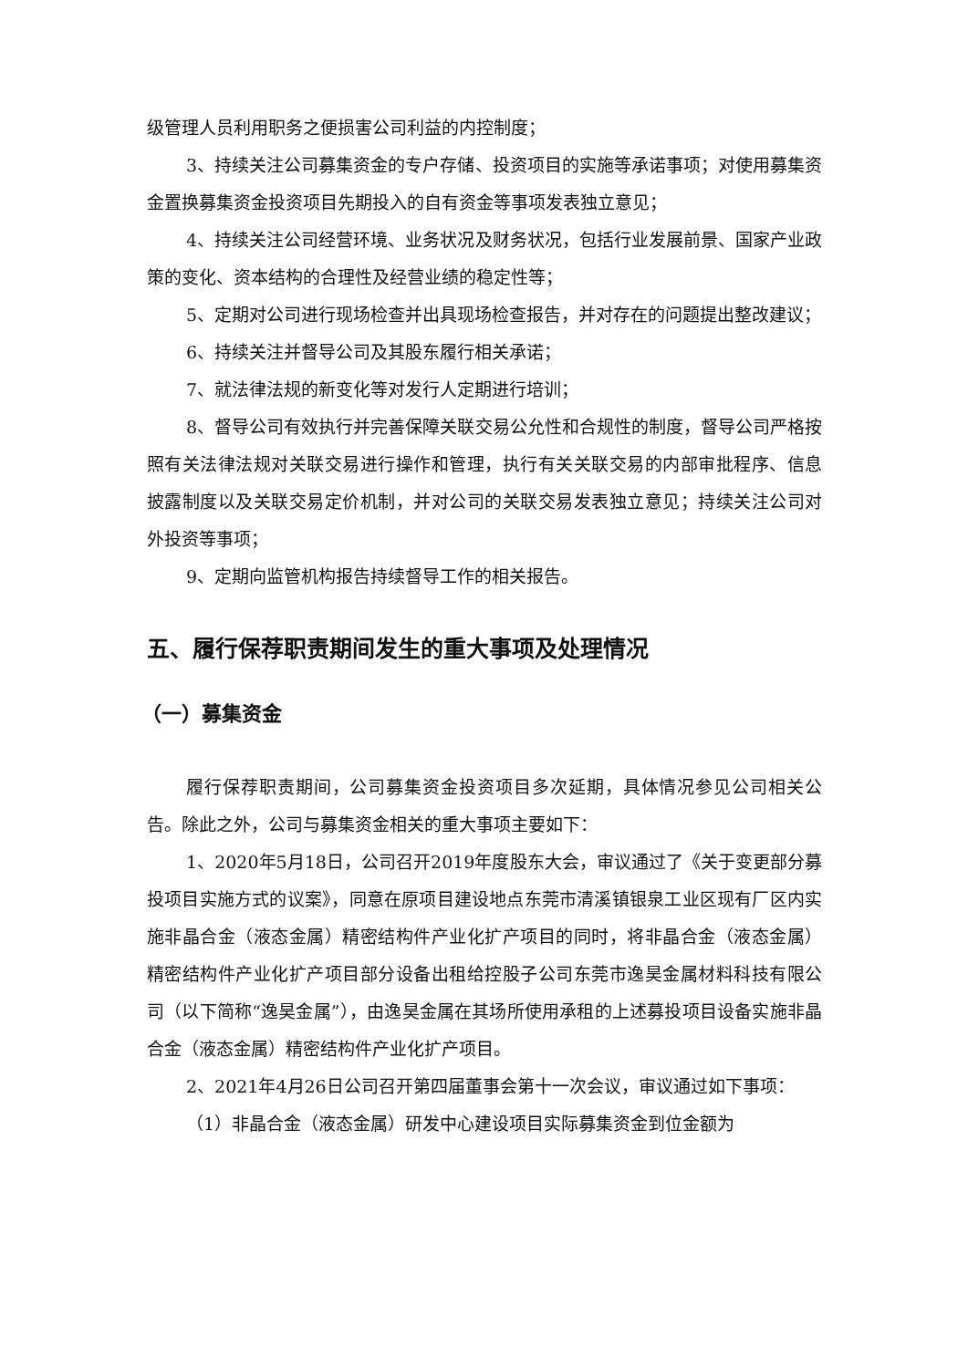级管理人员利用职务之便损害公司利益的内控制度；
3、持续关注公司募集资金的专户存储、投资项目的实施等承诺事项；对使用募集资金置换募集资金投资项目先期投入的自有资金等事项发表独立意见；
4、持续关注公司经营环境、业务状况及财务状况，包括行业发展前景、国家产业政策的变化、资本结构的合理性及经营业绩的稳定性等；
5、定期对公司进行现场检查并出具现场检查报告，并对存在的问题提出整改建议；
6、持续关注并督导公司及其股东履行相关承诺；
7、就法律法规的新变化等对发行人定期进行培训；
8、督导公司有效执行并完善保障关联交易公允性和合规性的制度，督导公司严格按照有关法律法规对关联交易进行操作和管理，执行有关关联交易的内部审批程序、信息披露制度以及关联交易定价机制，并对公司的关联交易发表独立意见；持续关注公司对外投资等事项；
9、定期向监管机构报告持续督导工作的相关报告。
五、履行保荐职责期间发生的重大事项及处理情况
（一）募集资金
履行保荐职责期间，公司募集资金投资项目多次延期，具体情况参见公司相关公告。除此之外，公司与募集资金相关的重大事项主要如下：
1、2020年5月18日，公司召开2019年度股东大会，审议通过了《关于变更部分募投项目实施方式的议案》，同意在原项目建设地点东莞市清溪镇银泉工业区现有厂区内实施非晶合金（液态金属）精密结构件产业化扩产项目的同时，将非晶合金（液态金属）精密结构件产业化扩产项目部分设备出租给控股子公司东莞市逸昊金属材料科技有限公司（以下简称“逸昊金属”），由逸昊金属在其场所使用承租的上述募投项目设备实施非晶合金（液态金属）精密结构件产业化扩产项目。
2、2021年4月26日公司召开第四届董事会第十一次会议，审议通过如下事项：
（1）非晶合金（液态金属）研发中心建设项目实际募集资金到位金额为